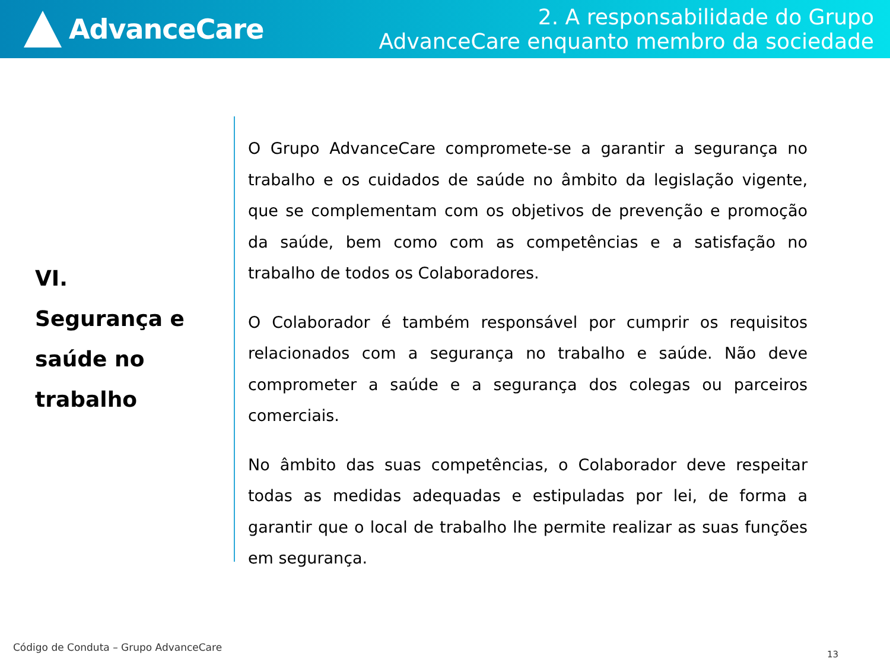AdvanceCare
2. A responsabilidade do Grupo
AdvanceCare enquanto membro da sociedade
VI.
Segurança e
saúde no
trabalho
O Grupo AdvanceCare compromete-se a garantir a segurança no trabalho e os cuidados de saúde no âmbito da legislação vigente, que se complementam com os objetivos de prevenção e promoção da saúde, bem como com as competências e a satisfação no trabalho de todos os Colaboradores.
O Colaborador é também responsável por cumprir os requisitos relacionados com a segurança no trabalho e saúde. Não deve comprometer a saúde e a segurança dos colegas ou parceiros comerciais.
No âmbito das suas competências, o Colaborador deve respeitar todas as medidas adequadas e estipuladas por lei, de forma a garantir que o local de trabalho lhe permite realizar as suas funções em segurança.
Código de Conduta – Grupo AdvanceCare
13